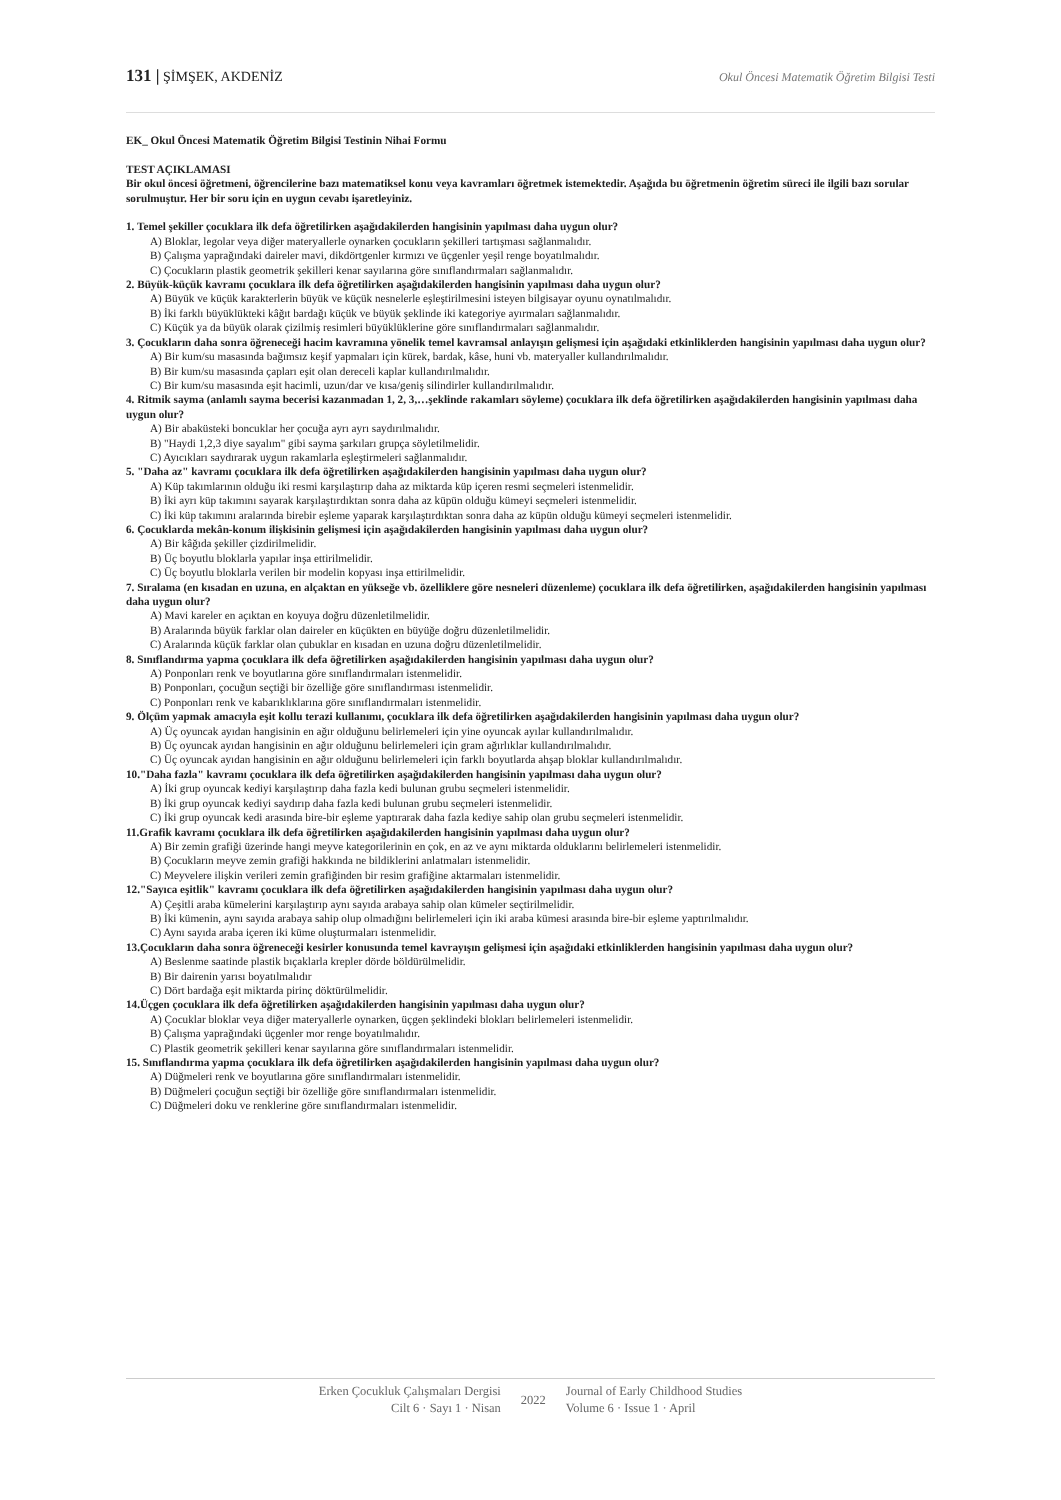131 | ŞİMŞEK, AKDENİZ Okul Öncesi Matematik Öğretim Bilgisi Testi
EK_ Okul Öncesi Matematik Öğretim Bilgisi Testinin Nihai Formu
TEST AÇIKLAMASI
Bir okul öncesi öğretmeni, öğrencilerine bazı matematiksel konu veya kavramları öğretmek istemektedir. Aşağıda bu öğretmenin öğretim süreci ile ilgili bazı sorular sorulmuştur. Her bir soru için en uygun cevabı işaretleyiniz.
1. Temel şekiller çocuklara ilk defa öğretilirken aşağıdakilerden hangisinin yapılması daha uygun olur?
A) Bloklar, legolar veya diğer materyallerle oynarken çocukların şekilleri tartışması sağlanmalıdır.
B) Çalışma yaprağındaki daireler mavi, dikdörtgenler kırmızı ve üçgenler yeşil renge boyatılmalıdır.
C) Çocukların plastik geometrik şekilleri kenar sayılarına göre sınıflandırmaları sağlanmalıdır.
2. Büyük-küçük kavramı çocuklara ilk defa öğretilirken aşağıdakilerden hangisinin yapılması daha uygun olur?
A) Büyük ve küçük karakterlerin büyük ve küçük nesnelerle eşleştirilmesini isteyen bilgisayar oyunu oynatılmalıdır.
B) İki farklı büyüklükteki kâğıt bardağı küçük ve büyük şeklinde iki kategoriye ayırmaları sağlanmalıdır.
C) Küçük ya da büyük olarak çizilmiş resimleri büyüklüklerine göre sınıflandırmaları sağlanmalıdır.
3. Çocukların daha sonra öğreneceği hacim kavramına yönelik temel kavramsal anlayışın gelişmesi için aşağıdaki etkinliklerden hangisinin yapılması daha uygun olur?
A) Bir kum/su masasında bağımsız keşif yapmaları için kürek, bardak, kâse, huni vb. materyaller kullandırılmalıdır.
B) Bir kum/su masasında çapları eşit olan dereceli kaplar kullandırılmalıdır.
C) Bir kum/su masasında eşit hacimli, uzun/dar ve kısa/geniş silindirler kullandırılmalıdır.
4. Ritmik sayma (anlamlı sayma becerisi kazanmadan 1, 2, 3,…şeklinde rakamları söyleme) çocuklara ilk defa öğretilirken aşağıdakilerden hangisinin yapılması daha uygun olur?
A) Bir abaküsteki boncuklar her çocuğa ayrı ayrı saydırılmalıdır.
B) "Haydi 1,2,3 diye sayalım" gibi sayma şarkıları grupça söyletilmelidir.
C) Ayıcıkları saydırarak uygun rakamlarla eşleştirmeleri sağlanmalıdır.
5. "Daha az" kavramı çocuklara ilk defa öğretilirken aşağıdakilerden hangisinin yapılması daha uygun olur?
A) Küp takımlarının olduğu iki resmi karşılaştırıp daha az miktarda küp içeren resmi seçmeleri istenmelidir.
B) İki ayrı küp takımını sayarak karşılaştırdıktan sonra daha az küpün olduğu kümeyi seçmeleri istenmelidir.
C) İki küp takımını aralarında birebir eşleme yaparak karşılaştırdıktan sonra daha az küpün olduğu kümeyi seçmeleri istenmelidir.
6. Çocuklarda mekân-konum ilişkisinin gelişmesi için aşağıdakilerden hangisinin yapılması daha uygun olur?
A) Bir kâğıda şekiller çizdirilmelidir.
B) Üç boyutlu bloklarla yapılar inşa ettirilmelidir.
C) Üç boyutlu bloklarla verilen bir modelin kopyası inşa ettirilmelidir.
7. Sıralama (en kısadan en uzuna, en alçaktan en yükseğe vb. özelliklere göre nesneleri düzenleme) çocuklara ilk defa öğretilirken, aşağıdakilerden hangisinin yapılması daha uygun olur?
A) Mavi kareler en açıktan en koyuya doğru düzenletilmelidir.
B) Aralarında büyük farklar olan daireler en küçükten en büyüğe doğru düzenletilmelidir.
C) Aralarında küçük farklar olan çubuklar en kısadan en uzuna doğru düzenletilmelidir.
8. Sınıflandırma yapma çocuklara ilk defa öğretilirken aşağıdakilerden hangisinin yapılması daha uygun olur?
A) Ponponları renk ve boyutlarına göre sınıflandırmaları istenmelidir.
B) Ponponları, çocuğun seçtiği bir özelliğe göre sınıflandırması istenmelidir.
C) Ponponları renk ve kabarıklıklarına göre sınıflandırmaları istenmelidir.
9. Ölçüm yapmak amacıyla eşit kollu terazi kullanımı, çocuklara ilk defa öğretilirken aşağıdakilerden hangisinin yapılması daha uygun olur?
A) Üç oyuncak ayıdan hangisinin en ağır olduğunu belirlemeleri için yine oyuncak ayılar kullandırılmalıdır.
B) Üç oyuncak ayıdan hangisinin en ağır olduğunu belirlemeleri için gram ağırlıklar kullandırılmalıdır.
C) Üç oyuncak ayıdan hangisinin en ağır olduğunu belirlemeleri için farklı boyutlarda ahşap bloklar kullandırılmalıdır.
10."Daha fazla" kavramı çocuklara ilk defa öğretilirken aşağıdakilerden hangisinin yapılması daha uygun olur?
A) İki grup oyuncak kediyi karşılaştırıp daha fazla kedi bulunan grubu seçmeleri istenmelidir.
B) İki grup oyuncak kediyi saydırıp daha fazla kedi bulunan grubu seçmeleri istenmelidir.
C) İki grup oyuncak kedi arasında bire-bir eşleme yaptırarak daha fazla kediye sahip olan grubu seçmeleri istenmelidir.
11.Grafik kavramı çocuklara ilk defa öğretilirken aşağıdakilerden hangisinin yapılması daha uygun olur?
A) Bir zemin grafiği üzerinde hangi meyve kategorilerinin en çok, en az ve aynı miktarda olduklarını belirlemeleri istenmelidir.
B) Çocukların meyve zemin grafiği hakkında ne bildiklerini anlatmaları istenmelidir.
C) Meyvelere ilişkin verileri zemin grafiğinden bir resim grafiğine aktarmaları istenmelidir.
12."Sayıca eşitlik" kavramı çocuklara ilk defa öğretilirken aşağıdakilerden hangisinin yapılması daha uygun olur?
A) Çeşitli araba kümelerini karşılaştırıp aynı sayıda arabaya sahip olan kümeler seçtirilmelidir.
B) İki kümenin, aynı sayıda arabaya sahip olup olmadığını belirlemeleri için iki araba kümesi arasında bire-bir eşleme yaptırılmalıdır.
C) Aynı sayıda araba içeren iki küme oluşturmaları istenmelidir.
13.Çocukların daha sonra öğreneceği kesirler konusunda temel kavrayışın gelişmesi için aşağıdaki etkinliklerden hangisinin yapılması daha uygun olur?
A) Beslenme saatinde plastik bıçaklarla krepler dörde böldürülmelidir.
B) Bir dairenin yarısı boyatılmalıdır
C) Dört bardağa eşit miktarda pirinç döktürülmelidir.
14.Üçgen çocuklara ilk defa öğretilirken aşağıdakilerden hangisinin yapılması daha uygun olur?
A) Çocuklar bloklar veya diğer materyallerle oynarken, üçgen şeklindeki blokları belirlemeleri istenmelidir.
B) Çalışma yaprağındaki üçgenler mor renge boyatılmalıdır.
C) Plastik geometrik şekilleri kenar sayılarına göre sınıflandırmaları istenmelidir.
15. Sınıflandırma yapma çocuklara ilk defa öğretilirken aşağıdakilerden hangisinin yapılması daha uygun olur?
A) Düğmeleri renk ve boyutlarına göre sınıflandırmaları istenmelidir.
B) Düğmeleri çocuğun seçtiği bir özelliğe göre sınıflandırmaları istenmelidir.
C) Düğmeleri doku ve renklerine göre sınıflandırmaları istenmelidir.
Erken Çocukluk Çalışmaları Dergisi
Cilt 6 · Sayı 1 · Nisan
2022 Journal of Early Childhood Studies
Volume 6 · Issue 1 · April